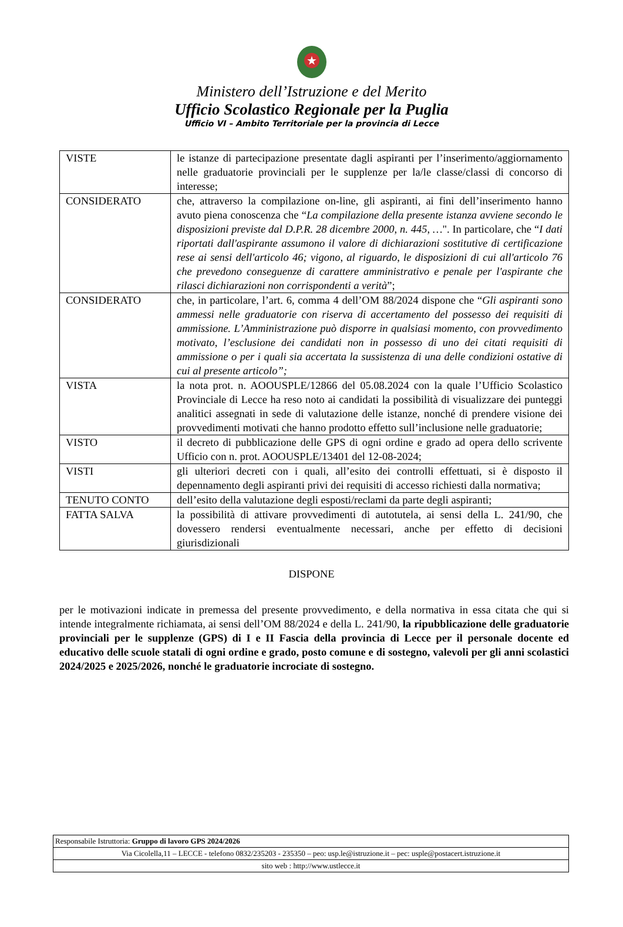★
Ministero dell’Istruzione e del Merito
Ufficio Scolastico Regionale per la Puglia
Ufficio VI – Ambito Territoriale per la provincia di Lecce
| VISTE | le istanze di partecipazione presentate dagli aspiranti per l’inserimento/aggiornamento nelle graduatorie provinciali per le supplenze per la/le classe/classi di concorso di interesse; |
| CONSIDERATO | che, attraverso la compilazione on-line, gli aspiranti, ai fini dell’inserimento hanno avuto piena conoscenza che “ La compilazione della presente istanza avviene secondo le disposizioni previste dal D.P.R. 28 dicembre 2000, n. 445, … ". In particolare, che “ I dati riportati dall'aspirante assumono il valore di dichiarazioni sostitutive di certificazione rese ai sensi dell'articolo 46; vigono, al riguardo, le disposizioni di cui all'articolo 76 che prevedono conseguenze di carattere amministrativo e penale per l'aspirante che rilasci dichiarazioni non corrispondenti a verità ”; |
| CONSIDERATO | che, in particolare, l’art. 6, comma 4 dell’OM 88/2024 dispone che “ Gli aspiranti sono ammessi nelle graduatorie con riserva di accertamento del possesso dei requisiti di ammissione. L’Amministrazione può disporre in qualsiasi momento, con provvedimento motivato, l’esclusione dei candidati non in possesso di uno dei citati requisiti di ammissione o per i quali sia accertata la sussistenza di una delle condizioni ostative di cui al presente articolo”; |
| VISTA | la nota prot. n. AOOUSPLE/12866 del 05.08.2024 con la quale l’Ufficio Scolastico Provinciale di Lecce ha reso noto ai candidati la possibilità di visualizzare dei punteggi analitici assegnati in sede di valutazione delle istanze, nonché di prendere visione dei provvedimenti motivati che hanno prodotto effetto sull’inclusione nelle graduatorie; |
| VISTO | il decreto di pubblicazione delle GPS di ogni ordine e grado ad opera dello scrivente Ufficio con n. prot. AOOUSPLE/13401 del 12-08-2024; |
| VISTI | gli ulteriori decreti con i quali, all’esito dei controlli effettuati, si è disposto il depennamento degli aspiranti privi dei requisiti di accesso richiesti dalla normativa; |
| TENUTO CONTO | dell’esito della valutazione degli esposti/reclami da parte degli aspiranti; |
| FATTA SALVA | la possibilità di attivare provvedimenti di autotutela, ai sensi della L. 241/90, che dovessero rendersi eventualmente necessari, anche per effetto di decisioni giurisdizionali |
DISPONE
per le motivazioni indicate in premessa del presente provvedimento, e della normativa in essa citata che qui si intende integralmente richiamata, ai sensi dell’OM 88/2024 e della L. 241/90, la ripubblicazione delle graduatorie provinciali per le supplenze (GPS) di I e II Fascia della provincia di Lecce per il personale docente ed educativo delle scuole statali di ogni ordine e grado, posto comune e di sostegno, valevoli per gli anni scolastici 2024/2025 e 2025/2026, nonché le graduatorie incrociate di sostegno.
| Responsabile Istruttoria: Gruppo di lavoro GPS 2024/2026 |
| Via Cicolella,11 – LECCE - telefono 0832/235203 - 235350 – peo: usp.le@istruzione.it – pec: usple@postacert.istruzione.it |
| sito web : http://www.ustlecce.it |